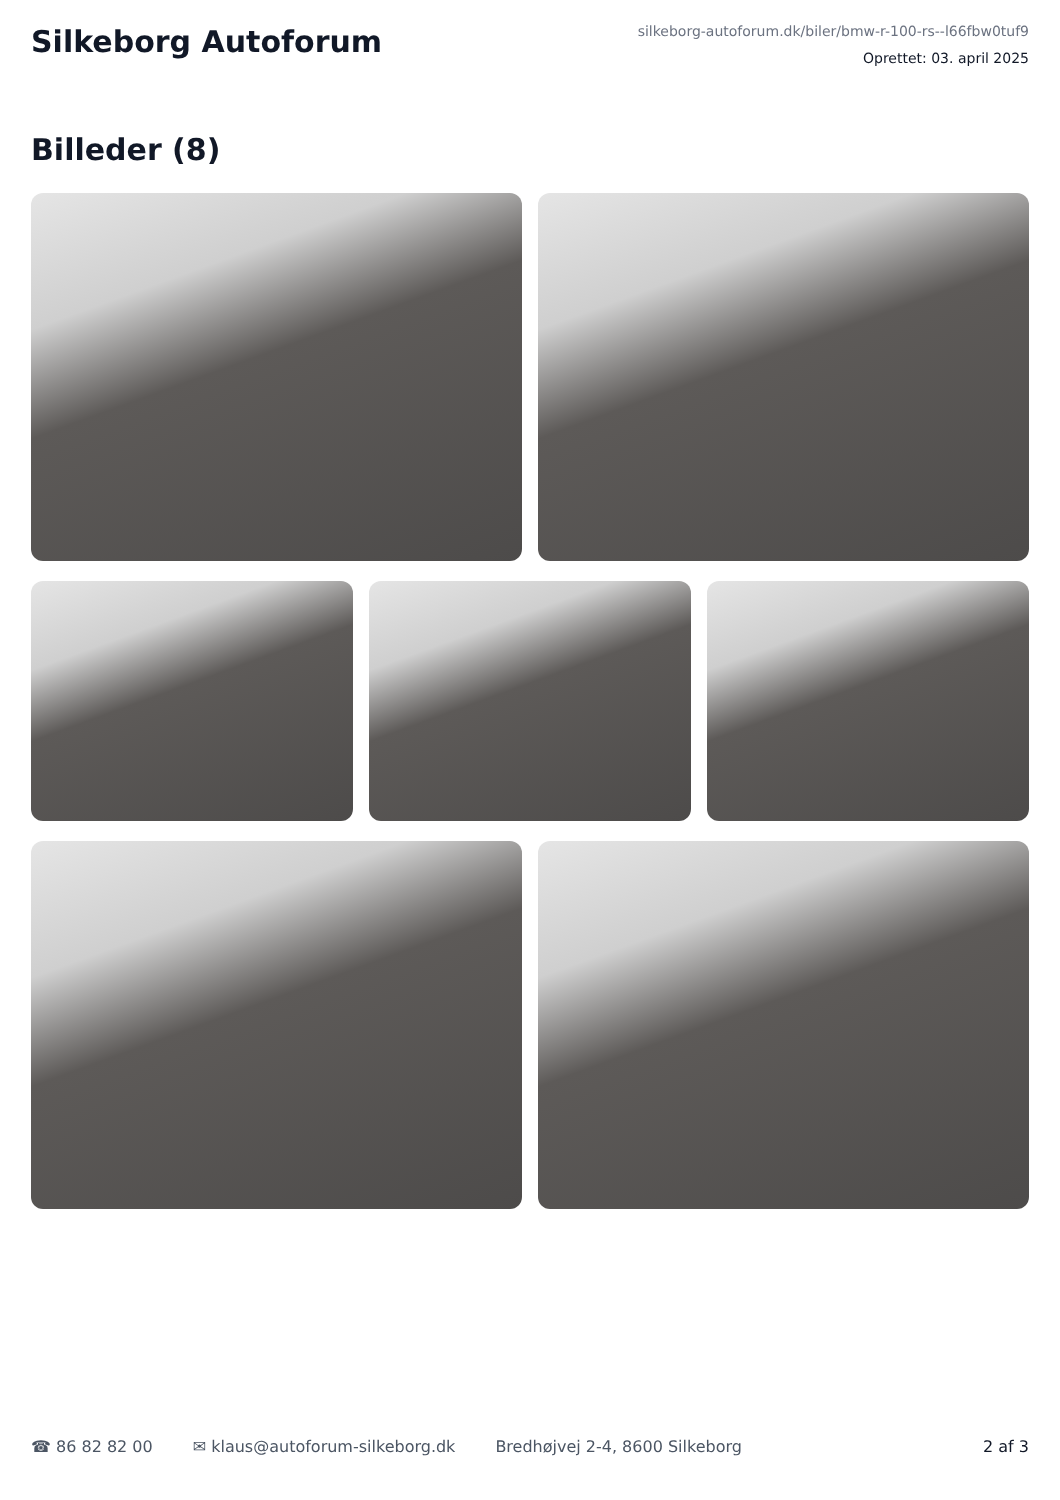Silkeborg Autoforum
silkeborg-autoforum.dk/biler/bmw-r-100-rs--l66fbw0tuf9
Oprettet: 03. april 2025
Billeder (8)
☎ 86 82 82 00 ✉ klaus@autoforum-silkeborg.dk Bredhøjvej 2-4, 8600 Silkeborg 2 af 3